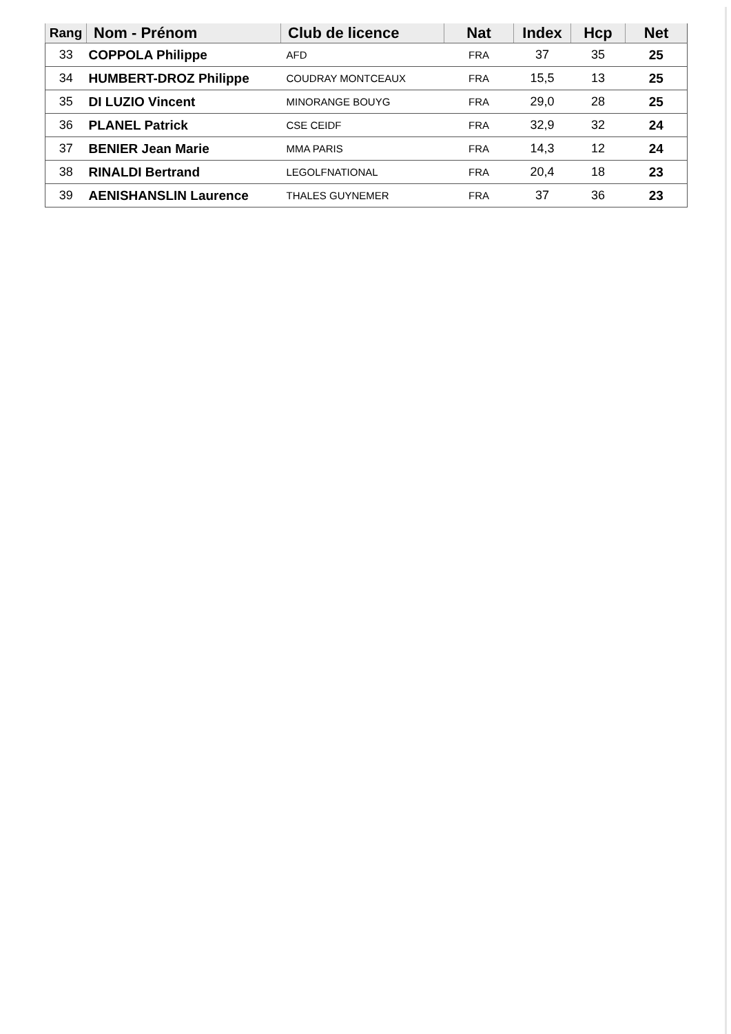| Rang | Nom - Prénom | Club de licence | Nat | Index | Hcp | Net |
| --- | --- | --- | --- | --- | --- | --- |
| 33 | COPPOLA Philippe | AFD | FRA | 37 | 35 | 25 |
| 34 | HUMBERT-DROZ Philippe | COUDRAY MONTCEAUX | FRA | 15,5 | 13 | 25 |
| 35 | DI LUZIO Vincent | MINORANGE BOUYG | FRA | 29,0 | 28 | 25 |
| 36 | PLANEL Patrick | CSE CEIDF | FRA | 32,9 | 32 | 24 |
| 37 | BENIER Jean Marie | MMA PARIS | FRA | 14,3 | 12 | 24 |
| 38 | RINALDI Bertrand | LEGOLFNATIONAL | FRA | 20,4 | 18 | 23 |
| 39 | AENISHANSLIN Laurence | THALES GUYNEMER | FRA | 37 | 36 | 23 |